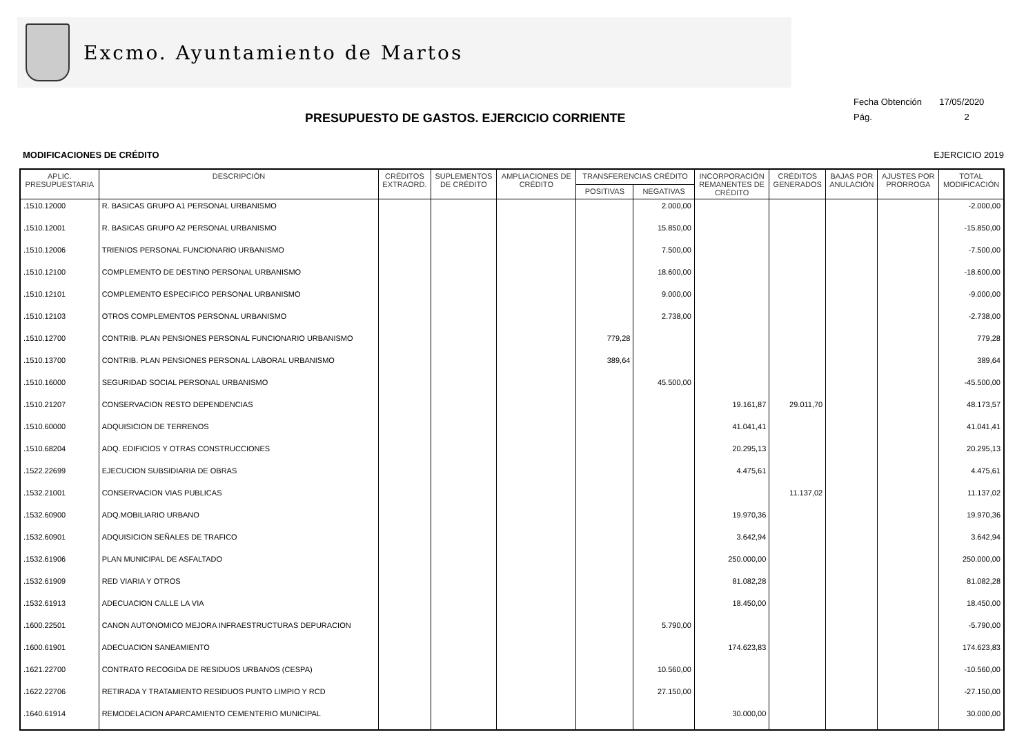Excmo. Ayuntamiento de Martos
PRESUPUESTO DE GASTOS. EJERCICIO CORRIENTE
Fecha Obtención 17/05/2020
Pág. 2
MODIFICACIONES DE CRÉDITO EJERCICIO 2019
| APLIC. PRESUPUESTARIA | DESCRIPCIÓN | CRÉDITOS EXTRAORD. | SUPLEMENTOS DE CRÉDITO | AMPLIACIONES DE CRÉDITO | TRANSFERENCIAS CRÉDITO | | INCORPORACIÓN REMANENTES DE CRÉDITO | CRÉDITOS GENERADOS | BAJAS POR ANULACIÓN | AJUSTES POR PRORROGA | TOTAL MODIFICACIÓN |
| --- | --- | --- | --- | --- | --- | --- | --- | --- | --- | --- | --- |
| | | | | | POSITIVAS | NEGATIVAS | | | | | |
| .1510.12000 | R. BASICAS GRUPO A1 PERSONAL URBANISMO | | | | | 2.000,00 | | | | | -2.000,00 |
| .1510.12001 | R. BASICAS GRUPO A2 PERSONAL URBANISMO | | | | | 15.850,00 | | | | | -15.850,00 |
| .1510.12006 | TRIENIOS PERSONAL FUNCIONARIO URBANISMO | | | | | 7.500,00 | | | | | -7.500,00 |
| .1510.12100 | COMPLEMENTO DE DESTINO PERSONAL URBANISMO | | | | | 18.600,00 | | | | | -18.600,00 |
| .1510.12101 | COMPLEMENTO ESPECIFICO PERSONAL URBANISMO | | | | | 9.000,00 | | | | | -9.000,00 |
| .1510.12103 | OTROS COMPLEMENTOS PERSONAL URBANISMO | | | | | 2.738,00 | | | | | -2.738,00 |
| .1510.12700 | CONTRIB. PLAN PENSIONES PERSONAL FUNCIONARIO URBANISMO | | | | 779,28 | | | | | | 779,28 |
| .1510.13700 | CONTRIB. PLAN PENSIONES PERSONAL LABORAL URBANISMO | | | | 389,64 | | | | | | 389,64 |
| .1510.16000 | SEGURIDAD SOCIAL PERSONAL URBANISMO | | | | | 45.500,00 | | | | | -45.500,00 |
| .1510.21207 | CONSERVACION RESTO DEPENDENCIAS | | | | | | 19.161,87 | 29.011,70 | | | 48.173,57 |
| .1510.60000 | ADQUISICION DE TERRENOS | | | | | | 41.041,41 | | | | 41.041,41 |
| .1510.68204 | ADQ. EDIFICIOS Y OTRAS CONSTRUCCIONES | | | | | | 20.295,13 | | | | 20.295,13 |
| .1522.22699 | EJECUCION SUBSIDIARIA DE OBRAS | | | | | | 4.475,61 | | | | 4.475,61 |
| .1532.21001 | CONSERVACION VIAS PUBLICAS | | | | | | | 11.137,02 | | | 11.137,02 |
| .1532.60900 | ADQ.MOBILIARIO URBANO | | | | | | 19.970,36 | | | | 19.970,36 |
| .1532.60901 | ADQUISICION SEÑALES DE TRAFICO | | | | | | 3.642,94 | | | | 3.642,94 |
| .1532.61906 | PLAN MUNICIPAL DE ASFALTADO | | | | | | 250.000,00 | | | | 250.000,00 |
| .1532.61909 | RED VIARIA Y OTROS | | | | | | 81.082,28 | | | | 81.082,28 |
| .1532.61913 | ADECUACION CALLE LA VIA | | | | | | 18.450,00 | | | | 18.450,00 |
| .1600.22501 | CANON AUTONOMICO MEJORA INFRAESTRUCTURAS DEPURACION | | | | | 5.790,00 | | | | | -5.790,00 |
| .1600.61901 | ADECUACION SANEAMIENTO | | | | | | 174.623,83 | | | | 174.623,83 |
| .1621.22700 | CONTRATO RECOGIDA DE RESIDUOS URBANOS (CESPA) | | | | | 10.560,00 | | | | | -10.560,00 |
| .1622.22706 | RETIRADA Y TRATAMIENTO RESIDUOS PUNTO LIMPIO Y RCD | | | | | 27.150,00 | | | | | -27.150,00 |
| .1640.61914 | REMODELACION APARCAMIENTO CEMENTERIO MUNICIPAL | | | | | | 30.000,00 | | | | 30.000,00 |